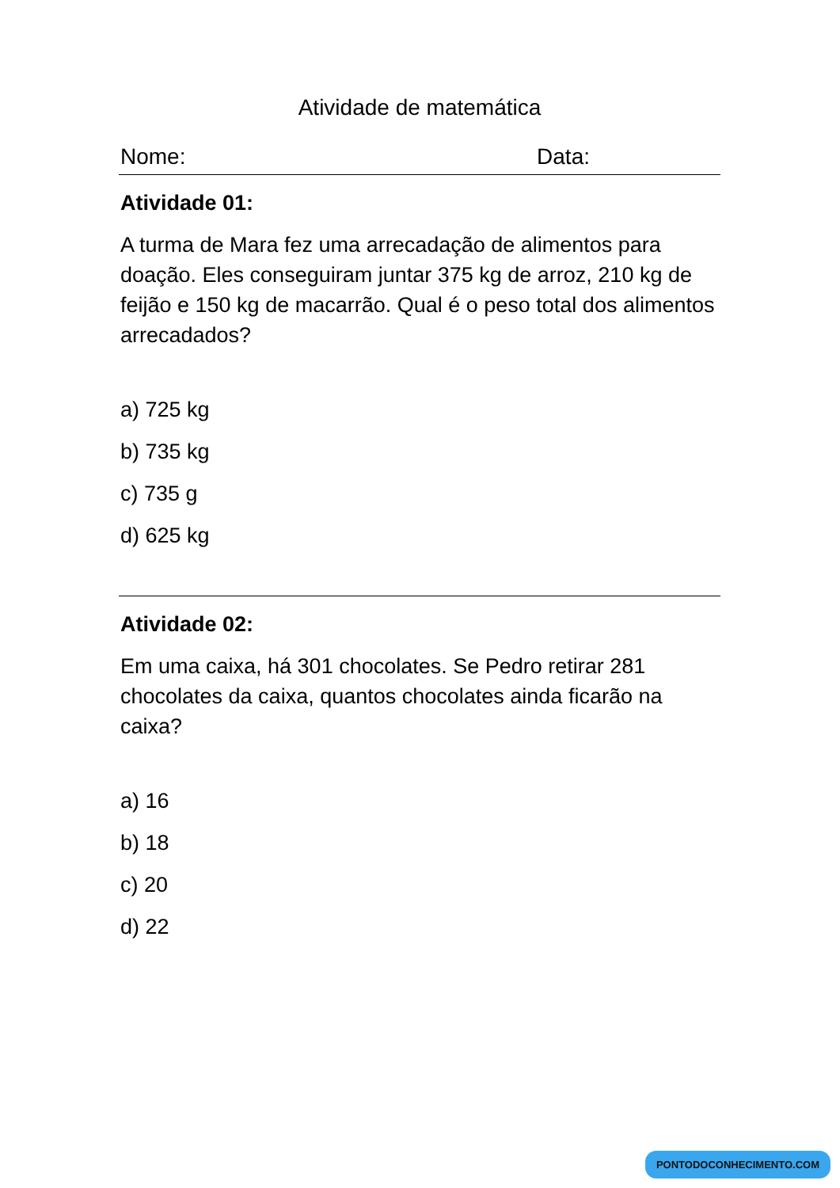Atividade de matemática
Nome: Data:
Atividade 01:
A turma de Mara fez uma arrecadação de alimentos para doação. Eles conseguiram juntar 375 kg de arroz, 210 kg de feijão e 150 kg de macarrão. Qual é o peso total dos alimentos arrecadados?
a) 725 kg
b) 735 kg
c) 735 g
d) 625 kg
Atividade 02:
Em uma caixa, há 301 chocolates. Se Pedro retirar 281 chocolates da caixa, quantos chocolates ainda ficarão na caixa?
a) 16
b) 18
c) 20
d) 22
PONTODOCONHECIMENTO.COM